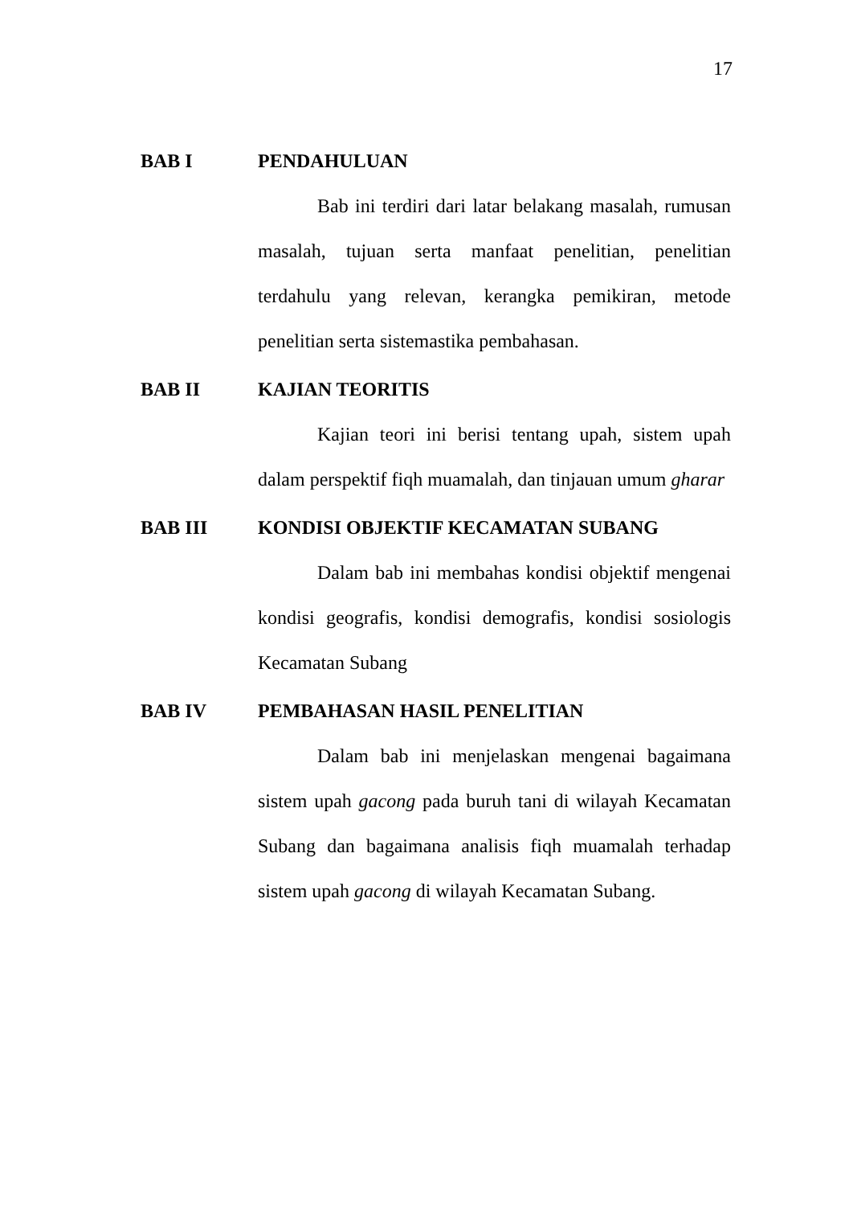17
BAB I PENDAHULUAN
Bab ini terdiri dari latar belakang masalah, rumusan masalah, tujuan serta manfaat penelitian, penelitian terdahulu yang relevan, kerangka pemikiran, metode penelitian serta sistemastika pembahasan.
BAB II KAJIAN TEORITIS
Kajian teori ini berisi tentang upah, sistem upah dalam perspektif fiqh muamalah, dan tinjauan umum gharar
BAB III KONDISI OBJEKTIF KECAMATAN SUBANG
Dalam bab ini membahas kondisi objektif mengenai kondisi geografis, kondisi demografis, kondisi sosiologis Kecamatan Subang
BAB IV PEMBAHASAN HASIL PENELITIAN
Dalam bab ini menjelaskan mengenai bagaimana sistem upah gacong pada buruh tani di wilayah Kecamatan Subang dan bagaimana analisis fiqh muamalah terhadap sistem upah gacong di wilayah Kecamatan Subang.